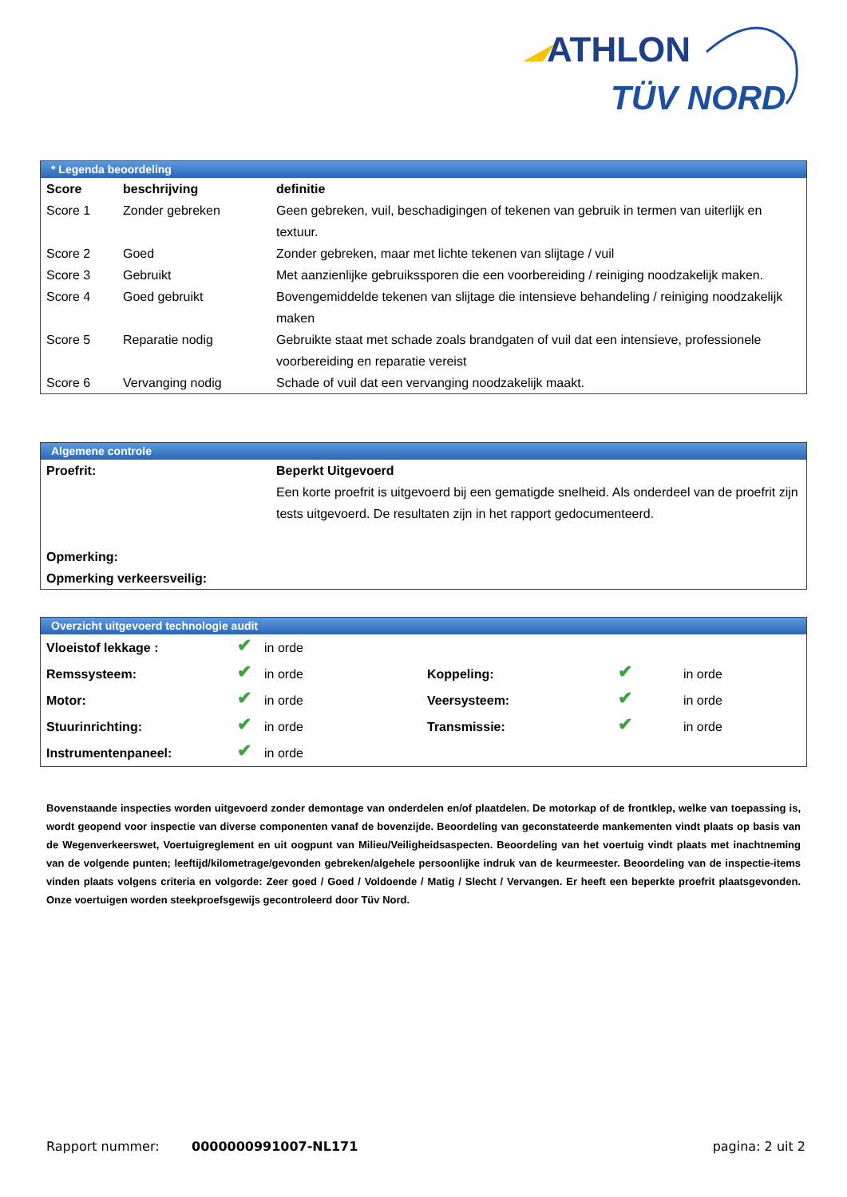ATHLON
TÜV NORD
* Legenda beoordeling
| Score | beschrijving | definitie |
| --- | --- | --- |
| Score 1 | Zonder gebreken | Geen gebreken, vuil, beschadigingen of tekenen van gebruik in termen van uiterlijk en textuur. |
| Score 2 | Goed | Zonder gebreken, maar met lichte tekenen van slijtage / vuil |
| Score 3 | Gebruikt | Met aanzienlijke gebruikssporen die een voorbereiding / reiniging noodzakelijk maken. |
| Score 4 | Goed gebruikt | Bovengemiddelde tekenen van slijtage die intensieve behandeling / reiniging noodzakelijk maken |
| Score 5 | Reparatie nodig | Gebruikte staat met schade zoals brandgaten of vuil dat een intensieve, professionele voorbereiding en reparatie vereist |
| Score 6 | Vervanging nodig | Schade of vuil dat een vervanging noodzakelijk maakt. |
Algemene controle
| Proefrit: | Beperkt Uitgevoerd Een korte proefrit is uitgevoerd bij een gematigde snelheid. Als onderdeel van de proefrit zijn tests uitgevoerd. De resultaten zijn in het rapport gedocumenteerd. |
| Opmerking: | |
| Opmerking verkeersveilig: | |
Overzicht uitgevoerd technologie audit
| Vloeistof lekkage : | ✔ | in orde | | | |
| Remssysteem: | ✔ | in orde | Koppeling: | ✔ | in orde |
| Motor: | ✔ | in orde | Veersysteem: | ✔ | in orde |
| Stuurinrichting: | ✔ | in orde | Transmissie: | ✔ | in orde |
| Instrumentenpaneel: | ✔ | in orde | | | |
Bovenstaande inspecties worden uitgevoerd zonder demontage van onderdelen en/of plaatdelen. De motorkap of de frontklep, welke van toepassing is, wordt geopend voor inspectie van diverse componenten vanaf de bovenzijde. Beoordeling van geconstateerde mankementen vindt plaats op basis van de Wegenverkeerswet, Voertuigreglement en uit oogpunt van Milieu/Veiligheidsaspecten. Beoordeling van het voertuig vindt plaats met inachtneming van de volgende punten; leeftijd/kilometrage/gevonden gebreken/algehele persoonlijke indruk van de keurmeester. Beoordeling van de inspectie-items vinden plaats volgens criteria en volgorde: Zeer goed / Goed / Voldoende / Matig / Slecht / Vervangen. Er heeft een beperkte proefrit plaatsgevonden. Onze voertuigen worden steekproefsgewijs gecontroleerd door Tüv Nord.
Rapport nummer: 0000000991007-NL171 pagina: 2 uit 2